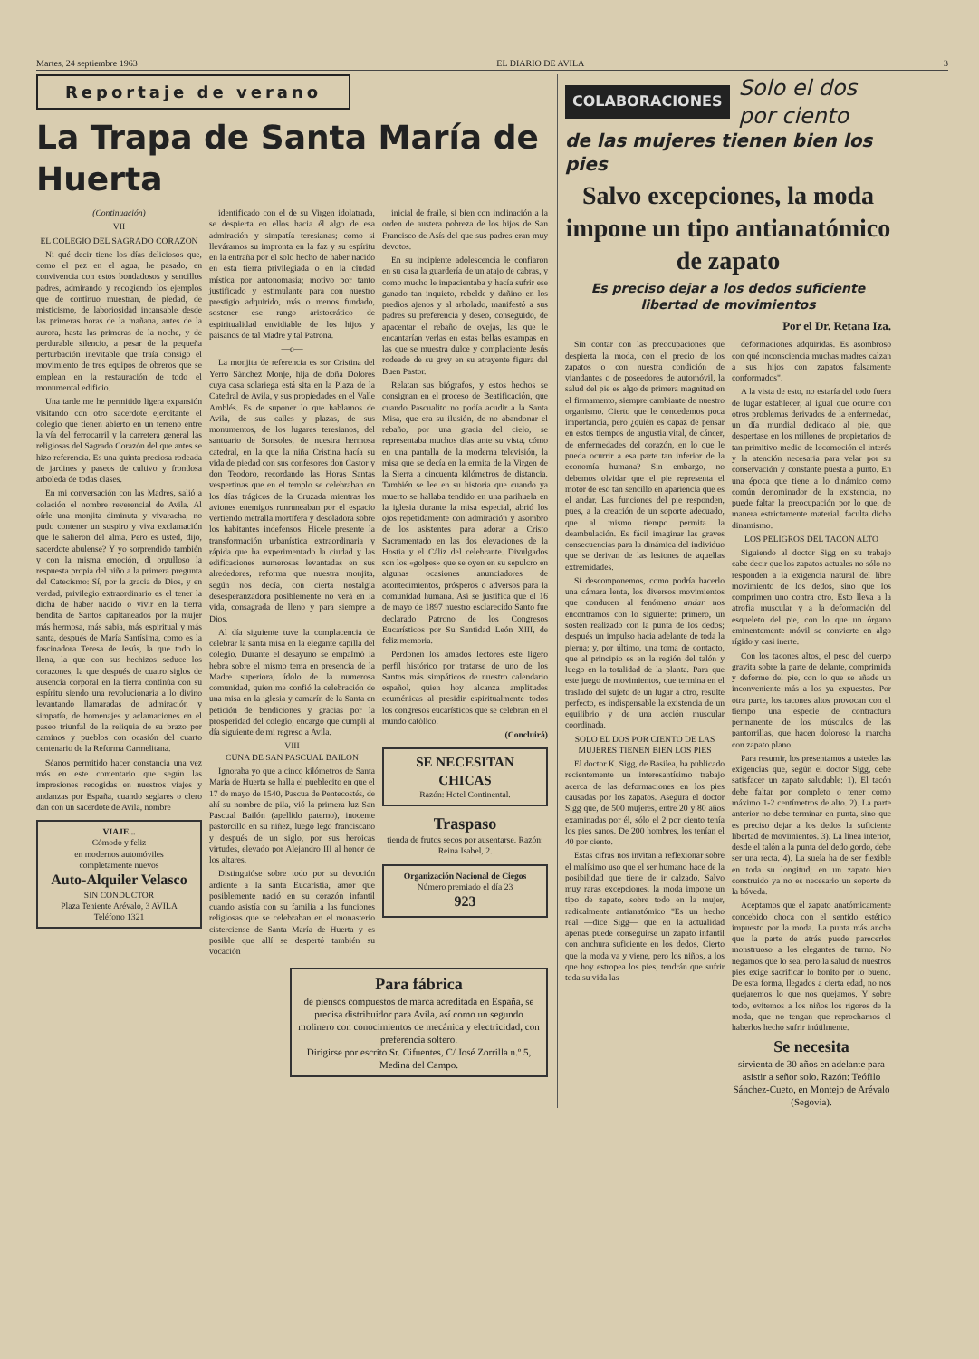Martes, 24 septiembre 1963 EL DIARIO DE AVILA 3
Reportaje de verano
La Trapa de Santa María de Huerta
(Continuación)
VII
EL COLEGIO DEL SAGRADO CORAZON
Ni qué decir tiene los días deliciosos que, como el pez en el agua, he pasado, en convivencia con estos bondadosos y sencillos padres, admirando y recogiendo los ejemplos que de continuo muestran, de piedad, de misticismo, de laboriosidad incansable desde las primeras horas de la mañana, antes de la aurora, hasta las primeras de la noche, y de perdurable silencio, a pesar de la pequeña perturbación inevitable que traía consigo el movimiento de tres equipos de obreros que se emplean en la restauración de todo el monumental edificio.
Una tarde me he permitido ligera expansión visitando con otro sacerdote ejercitante el colegio que tienen abierto en un terreno entre la vía del ferrocarril y la carretera general las religiosas del Sagrado Corazón del que antes se hizo referencia. Es una quinta preciosa rodeada de jardines y paseos de cultivo y frondosa arboleda de todas clases.
En mi conversación con las Madres, salió a colación el nombre reverencial de Avila. Al oírle una monjita diminuta y vivaracha, no pudo contener un suspiro y viva exclamación que le salieron del alma. Pero es usted, dijo, sacerdote abulense? Y yo sorprendido también y con la misma emoción, di orgulloso la respuesta propia del niño a la primera pregunta del Catecismo: Sí, por la gracia de Dios, y en verdad, privilegio extraordinario es el tener la dicha de haber nacido o vivir en la tierra bendita de Santos capitaneados por la mujer más hermosa, más sabia, más espiritual y más santa, después de María Santísima, como es la fascinadora Teresa de Jesús, la que todo lo llena, la que con sus hechizos seduce los corazones, la que después de cuatro siglos de ausencia corporal en la tierra continúa con su espíritu siendo una revolucionaria a lo divino levantando llamaradas de admiración y simpatía, de homenajes y aclamaciones en el paseo triunfal de la reliquia de su brazo por caminos y pueblos con ocasión del cuarto centenario de la Reforma Carmelitana.
Séanos permitido hacer constancia una vez más en este comentario que según las impresiones recogidas en nuestros viajes y andanzas por España, cuando seglares o clero dan con un sacerdote de Avila, nombre
VIAJE...
Cómodo y feliz
en modernos automóviles
completamente nuevos
Auto-Alquiler Velasco
SIN CONDUCTOR
Plaza Teniente Arévalo, 3 AVILA
Teléfono 1321
identificado con el de su Virgen idolatrada, se despierta en ellos hacia él algo de esa admiración y simpatía teresianas; como si lleváramos su impronta en la faz y su espíritu en la entraña por el solo hecho de haber nacido en esta tierra privilegiada o en la ciudad mística por antonomasia; motivo por tanto justificado y estimulante para con nuestro prestigio adquirido, más o menos fundado, sostener ese rango aristocrático de espiritualidad envidiable de los hijos y paisanos de tal Madre y tal Patrona.
—o—
La monjita de referencia es sor Cristina del Yerro Sánchez Monje, hija de doña Dolores cuya casa solariega está sita en la Plaza de la Catedral de Avila, y sus propiedades en el Valle Amblés. Es de suponer lo que hablamos de Avila, de sus calles y plazas, de sus monumentos, de los lugares teresianos, del santuario de Sonsoles, de nuestra hermosa catedral, en la que la niña Cristina hacía su vida de piedad con sus confesores don Castor y don Teodoro, recordando las Horas Santas vespertinas que en el templo se celebraban en los días trágicos de la Cruzada mientras los aviones enemigos runruneaban por el espacio vertiendo metralla mortífera y desoladora sobre los habitantes indefensos. Hicele presente la transformación urbanística extraordinaria y rápida que ha experimentado la ciudad y las edificaciones numerosas levantadas en sus alrededores, reforma que nuestra monjita, según nos decía, con cierta nostalgia desesperanzadora posiblemente no verá en la vida, consagrada de lleno y para siempre a Dios.
Al día siguiente tuve la complacencia de celebrar la santa misa en la elegante capilla del colegio. Durante el desayuno se empalmó la hebra sobre el mismo tema en presencia de la Madre superiora, ídolo de la numerosa comunidad, quien me confió la celebración de una misa en la iglesia y camarín de la Santa en petición de bendiciones y gracias por la prosperidad del colegio, encargo que cumplí al día siguiente de mi regreso a Avila.
VIII
CUNA DE SAN PASCUAL BAILON
Ignoraba yo que a cinco kilómetros de Santa María de Huerta se halla el pueblecito en que el 17 de mayo de 1540, Pascua de Pentecostés, de ahí su nombre de pila, vió la primera luz San Pascual Bailón (apellido paterno), inocente pastorcillo en su niñez, luego lego franciscano y después de un siglo, por sus heroicas virtudes, elevado por Alejandro III al honor de los altares.
Distinguióse sobre todo por su devoción ardiente a la santa Eucaristía, amor que posiblemente nació en su corazón infantil cuando asistía con su familia a las funciones religiosas que se celebraban en el monasterio cisterciense de Santa María de Huerta y es posible que allí se despertó también su vocación
inicial de fraile, si bien con inclinación a la orden de austera pobreza de los hijos de San Francisco de Asís del que sus padres eran muy devotos.
En su incipiente adolescencia le confiaron en su casa la guardería de un atajo de cabras, y como mucho le impacientaba y hacía sufrir ese ganado tan inquieto, rebelde y dañino en los predios ajenos y al arbolado, manifestó a sus padres su preferencia y deseo, conseguido, de apacentar el rebaño de ovejas, las que le encantarían verlas en estas bellas estampas en las que se muestra dulce y complaciente Jesús rodeado de su grey en su atrayente figura del Buen Pastor.
Relatan sus biógrafos, y estos hechos se consignan en el proceso de Beatificación, que cuando Pascualito no podía acudir a la Santa Misa, que era su ilusión, de no abandonar el rebaño, por una gracia del cielo, se representaba muchos días ante su vista, cómo en una pantalla de la moderna televisión, la misa que se decía en la ermita de la Virgen de la Sierra a cincuenta kilómetros de distancia. También se lee en su historia que cuando ya muerto se hallaba tendido en una parihuela en la iglesia durante la misa especial, abrió los ojos repetidamente con admiración y asombro de los asistentes para adorar a Cristo Sacramentado en las dos elevaciones de la Hostia y el Cáliz del celebrante. Divulgados son los «golpes» que se oyen en su sepulcro en algunas ocasiones anunciadores de acontecimientos, prósperos o adversos para la comunidad humana. Así se justifica que el 16 de mayo de 1897 nuestro esclarecido Santo fue declarado Patrono de los Congresos Eucarísticos por Su Santidad León XIII, de feliz memoria.
Perdonen los amados lectores este ligero perfil histórico por tratarse de uno de los Santos más simpáticos de nuestro calendario español, quien hoy alcanza amplitudes ecuménicas al presidir espiritualmente todos los congresos eucarísticos que se celebran en el mundo católico.
(Concluirá)
SE NECESITAN CHICAS
Razón: Hotel Continental.
Traspaso
tienda de frutos secos por ausentarse. Razón: Reina Isabel, 2.
Organización Nacional de Ciegos
Número premiado el día 23
923
Para fábrica
de piensos compuestos de marca acreditada en España, se precisa distribuidor para Avila, así como un segundo molinero con conocimientos de mecánica y electricidad, con preferencia soltero.
Dirigirse por escrito Sr. Cifuentes, C/ José Zorrilla n.º 5, Medina del Campo.
COLABORACIONES Solo el dos por ciento
de las mujeres tienen bien los pies
Salvo excepciones, la moda impone un tipo antianatómico de zapato
Es preciso dejar a los dedos suficiente libertad de movimientos
Por el Dr. Retana Iza.
Sin contar con las preocupaciones que despierta la moda, con el precio de los zapatos o con nuestra condición de viandantes o de poseedores de automóvil, la salud del pie es algo de primera magnitud en el firmamento, siempre cambiante de nuestro organismo. Cierto que le concedemos poca importancia, pero ¿quién es capaz de pensar en estos tiempos de angustia vital, de cáncer, de enfermedades del corazón, en lo que le pueda ocurrir a esa parte tan inferior de la economía humana? Sin embargo, no debemos olvidar que el pie representa el motor de eso tan sencillo en apariencia que es el andar. Las funciones del pie responden, pues, a la creación de un soporte adecuado, que al mismo tiempo permita la deambulación. Es fácil imaginar las graves consecuencias para la dinámica del individuo que se derivan de las lesiones de aquellas extremidades.
Si descomponemos, como podría hacerlo una cámara lenta, los diversos movimientos que conducen al fenómeno andar nos encontramos con lo siguiente: primero, un sostén realizado con la punta de los dedos; después un impulso hacia adelante de toda la pierna; y, por último, una toma de contacto, que al principio es en la región del talón y luego en la totalidad de la planta. Para que este juego de movimientos, que termina en el traslado del sujeto de un lugar a otro, resulte perfecto, es indispensable la existencia de un equilibrio y de una acción muscular coordinada.
SOLO EL DOS POR CIENTO DE LAS MUJERES TIENEN BIEN LOS PIES
El doctor K. Sigg, de Basilea, ha publicado recientemente un interesantísimo trabajo acerca de las deformaciones en los pies causadas por los zapatos. Asegura el doctor Sigg que, de 500 mujeres, entre 20 y 80 años examinadas por él, sólo el 2 por ciento tenía los pies sanos. De 200 hombres, los tenían el 40 por ciento.
Estas cifras nos invitan a reflexionar sobre el malísimo uso que el ser humano hace de la posibilidad que tiene de ir calzado. Salvo muy raras excepciones, la moda impone un tipo de zapato, sobre todo en la mujer, radicalmente antianatómico "Es un hecho real —dice Sigg— que en la actualidad apenas puede conseguirse un zapato infantil con anchura suficiente en los dedos. Cierto que la moda va y viene, pero los niños, a los que hoy estropea los pies, tendrán que sufrir toda su vida las
deformaciones adquiridas. Es asombroso con qué inconsciencia muchas madres calzan a sus hijos con zapatos falsamente conformados".
A la vista de esto, no estaría del todo fuera de lugar establecer, al igual que ocurre con otros problemas derivados de la enfermedad, un día mundial dedicado al pie, que despertase en los millones de propietarios de tan primitivo medio de locomoción el interés y la atención necesaria para velar por su conservación y constante puesta a punto. En una época que tiene a lo dinámico como común denominador de la existencia, no puede faltar la preocupación por lo que, de manera estrictamente material, faculta dicho dinamismo.
LOS PELIGROS DEL TACON ALTO
Siguiendo al doctor Sigg en su trabajo cabe decir que los zapatos actuales no sólo no responden a la exigencia natural del libre movimiento de los dedos, sino que los comprimen uno contra otro. Esto lleva a la atrofia muscular y a la deformación del esqueleto del pie, con lo que un órgano eminentemente móvil se convierte en algo rígido y casi inerte.
Con los tacones altos, el peso del cuerpo gravita sobre la parte de delante, comprimida y deforme del pie, con lo que se añade un inconveniente más a los ya expuestos. Por otra parte, los tacones altos provocan con el tiempo una especie de contractura permanente de los músculos de las pantorrillas, que hacen doloroso la marcha con zapato plano.
Para resumir, los presentamos a ustedes las exigencias que, según el doctor Sigg, debe satisfacer un zapato saludable: 1). El tacón debe faltar por completo o tener como máximo 1-2 centímetros de alto. 2). La parte anterior no debe terminar en punta, sino que es preciso dejar a los dedos la suficiente libertad de movimientos. 3). La línea interior, desde el talón a la punta del dedo gordo, debe ser una recta. 4). La suela ha de ser flexible en toda su longitud; en un zapato bien construido ya no es necesario un soporte de la bóveda.
Aceptamos que el zapato anatómicamente concebido choca con el sentido estético impuesto por la moda. La punta más ancha que la parte de atrás puede parecerles monstruoso a los elegantes de turno. No negamos que lo sea, pero la salud de nuestros pies exige sacrificar lo bonito por lo bueno. De esta forma, llegados a cierta edad, no nos quejaremos lo que nos quejamos. Y sobre todo, evitemos a los niños los rigores de la moda, que no tengan que reprocharnos el haberlos hecho sufrir inútilmente.
Se necesita
sirvienta de 30 años en adelante para asistir a señor solo. Razón: Teófilo Sánchez-Cueto, en Montejo de Arévalo (Segovia).